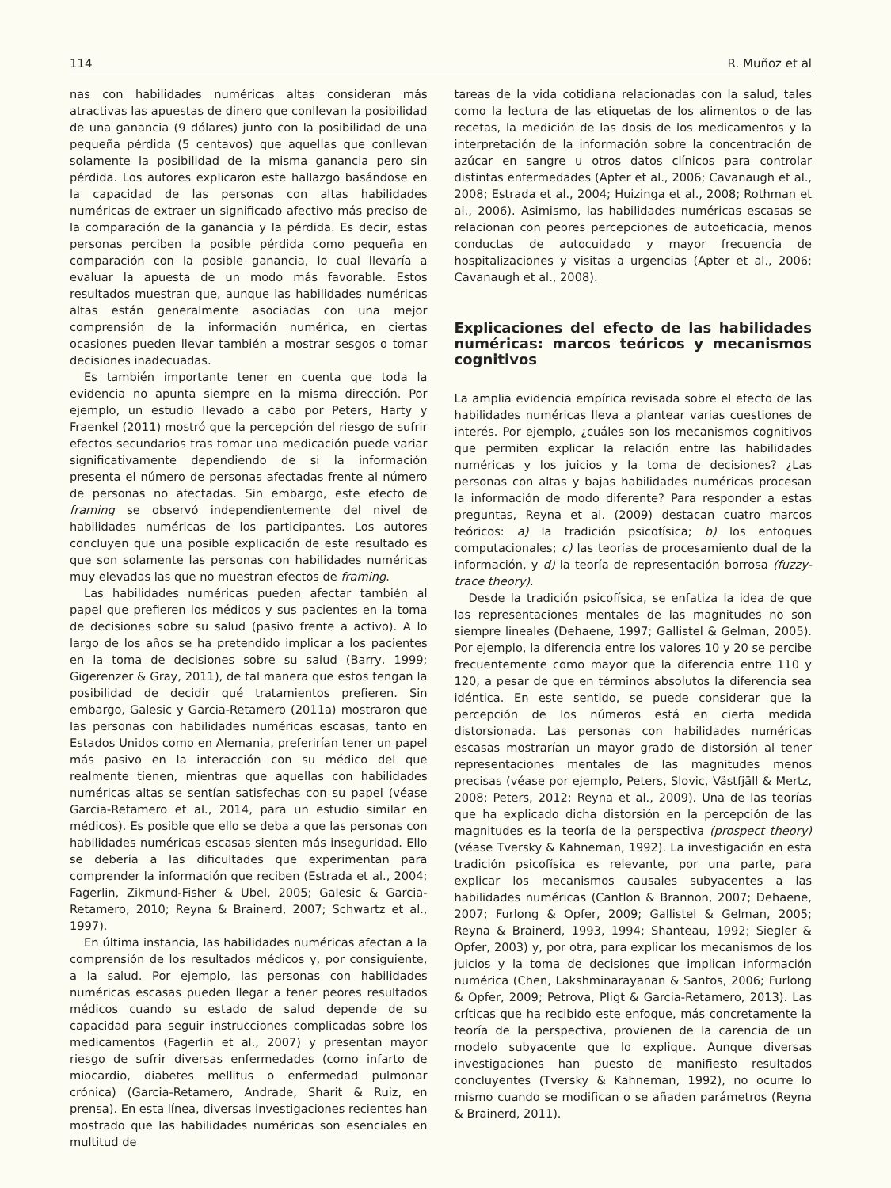114 R. Muñoz et al
nas con habilidades numéricas altas consideran más atractivas las apuestas de dinero que conllevan la posibilidad de una ganancia (9 dólares) junto con la posibilidad de una pequeña pérdida (5 centavos) que aquellas que conllevan solamente la posibilidad de la misma ganancia pero sin pérdida. Los autores explicaron este hallazgo basándose en la capacidad de las personas con altas habilidades numéricas de extraer un significado afectivo más preciso de la comparación de la ganancia y la pérdida. Es decir, estas personas perciben la posible pérdida como pequeña en comparación con la posible ganancia, lo cual llevaría a evaluar la apuesta de un modo más favorable. Estos resultados muestran que, aunque las habilidades numéricas altas están generalmente asociadas con una mejor comprensión de la información numérica, en ciertas ocasiones pueden llevar también a mostrar sesgos o tomar decisiones inadecuadas.
Es también importante tener en cuenta que toda la evidencia no apunta siempre en la misma dirección. Por ejemplo, un estudio llevado a cabo por Peters, Harty y Fraenkel (2011) mostró que la percepción del riesgo de sufrir efectos secundarios tras tomar una medicación puede variar significativamente dependiendo de si la información presenta el número de personas afectadas frente al número de personas no afectadas. Sin embargo, este efecto de framing se observó independientemente del nivel de habilidades numéricas de los participantes. Los autores concluyen que una posible explicación de este resultado es que son solamente las personas con habilidades numéricas muy elevadas las que no muestran efectos de framing.
Las habilidades numéricas pueden afectar también al papel que prefieren los médicos y sus pacientes en la toma de decisiones sobre su salud (pasivo frente a activo). A lo largo de los años se ha pretendido implicar a los pacientes en la toma de decisiones sobre su salud (Barry, 1999; Gigerenzer & Gray, 2011), de tal manera que estos tengan la posibilidad de decidir qué tratamientos prefieren. Sin embargo, Galesic y Garcia-Retamero (2011a) mostraron que las personas con habilidades numéricas escasas, tanto en Estados Unidos como en Alemania, preferirían tener un papel más pasivo en la interacción con su médico del que realmente tienen, mientras que aquellas con habilidades numéricas altas se sentían satisfechas con su papel (véase Garcia-Retamero et al., 2014, para un estudio similar en médicos). Es posible que ello se deba a que las personas con habilidades numéricas escasas sienten más inseguridad. Ello se debería a las dificultades que experimentan para comprender la información que reciben (Estrada et al., 2004; Fagerlin, Zikmund-Fisher & Ubel, 2005; Galesic & Garcia-Retamero, 2010; Reyna & Brainerd, 2007; Schwartz et al., 1997).
En última instancia, las habilidades numéricas afectan a la comprensión de los resultados médicos y, por consiguiente, a la salud. Por ejemplo, las personas con habilidades numéricas escasas pueden llegar a tener peores resultados médicos cuando su estado de salud depende de su capacidad para seguir instrucciones complicadas sobre los medicamentos (Fagerlin et al., 2007) y presentan mayor riesgo de sufrir diversas enfermedades (como infarto de miocardio, diabetes mellitus o enfermedad pulmonar crónica) (Garcia-Retamero, Andrade, Sharit & Ruiz, en prensa). En esta línea, diversas investigaciones recientes han mostrado que las habilidades numéricas son esenciales en multitud de
tareas de la vida cotidiana relacionadas con la salud, tales como la lectura de las etiquetas de los alimentos o de las recetas, la medición de las dosis de los medicamentos y la interpretación de la información sobre la concentración de azúcar en sangre u otros datos clínicos para controlar distintas enfermedades (Apter et al., 2006; Cavanaugh et al., 2008; Estrada et al., 2004; Huizinga et al., 2008; Rothman et al., 2006). Asimismo, las habilidades numéricas escasas se relacionan con peores percepciones de autoeficacia, menos conductas de autocuidado y mayor frecuencia de hospitalizaciones y visitas a urgencias (Apter et al., 2006; Cavanaugh et al., 2008).
Explicaciones del efecto de las habilidades numéricas: marcos teóricos y mecanismos cognitivos
La amplia evidencia empírica revisada sobre el efecto de las habilidades numéricas lleva a plantear varias cuestiones de interés. Por ejemplo, ¿cuáles son los mecanismos cognitivos que permiten explicar la relación entre las habilidades numéricas y los juicios y la toma de decisiones? ¿Las personas con altas y bajas habilidades numéricas procesan la información de modo diferente? Para responder a estas preguntas, Reyna et al. (2009) destacan cuatro marcos teóricos: a) la tradición psicofísica; b) los enfoques computacionales; c) las teorías de procesamiento dual de la información, y d) la teoría de representación borrosa (fuzzy-trace theory).
Desde la tradición psicofísica, se enfatiza la idea de que las representaciones mentales de las magnitudes no son siempre lineales (Dehaene, 1997; Gallistel & Gelman, 2005). Por ejemplo, la diferencia entre los valores 10 y 20 se percibe frecuentemente como mayor que la diferencia entre 110 y 120, a pesar de que en términos absolutos la diferencia sea idéntica. En este sentido, se puede considerar que la percepción de los números está en cierta medida distorsionada. Las personas con habilidades numéricas escasas mostrarían un mayor grado de distorsión al tener representaciones mentales de las magnitudes menos precisas (véase por ejemplo, Peters, Slovic, Västfjäll & Mertz, 2008; Peters, 2012; Reyna et al., 2009). Una de las teorías que ha explicado dicha distorsión en la percepción de las magnitudes es la teoría de la perspectiva (prospect theory) (véase Tversky & Kahneman, 1992). La investigación en esta tradición psicofísica es relevante, por una parte, para explicar los mecanismos causales subyacentes a las habilidades numéricas (Cantlon & Brannon, 2007; Dehaene, 2007; Furlong & Opfer, 2009; Gallistel & Gelman, 2005; Reyna & Brainerd, 1993, 1994; Shanteau, 1992; Siegler & Opfer, 2003) y, por otra, para explicar los mecanismos de los juicios y la toma de decisiones que implican información numérica (Chen, Lakshminarayanan & Santos, 2006; Furlong & Opfer, 2009; Petrova, Pligt & Garcia-Retamero, 2013). Las críticas que ha recibido este enfoque, más concretamente la teoría de la perspectiva, provienen de la carencia de un modelo subyacente que lo explique. Aunque diversas investigaciones han puesto de manifiesto resultados concluyentes (Tversky & Kahneman, 1992), no ocurre lo mismo cuando se modifican o se añaden parámetros (Reyna & Brainerd, 2011).